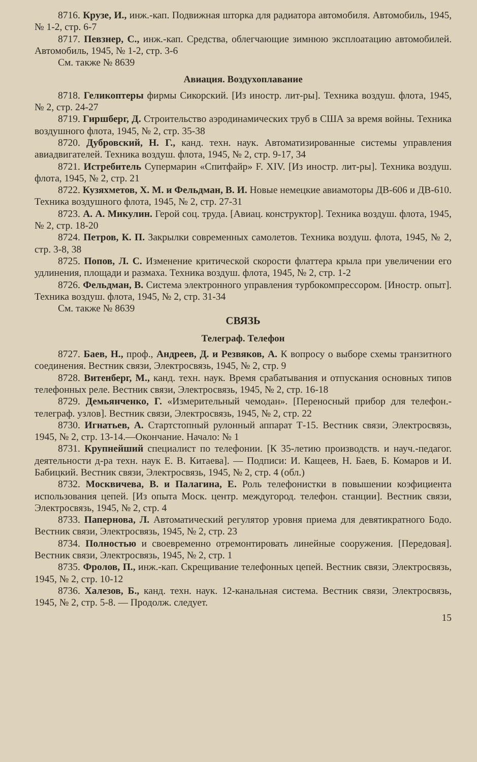8716. Крузе, И., инж.-кап. Подвижная шторка для радиатора автомобиля. Автомобиль, 1945, № 1-2, стр. 6-7
8717. Певзнер, С., инж.-кап. Средства, облегчающие зимнюю эксплоатацию автомобилей. Автомобиль, 1945, № 1-2, стр. 3-6
См. также № 8639
Авиация. Воздухоплавание
8718. Геликоптеры фирмы Сикорский. [Из иностр. лит-ры]. Техника воздуш. флота, 1945, № 2, стр. 24-27
8719. Гиршберг, Д. Строительство аэродинамических труб в США за время войны. Техника воздушного флота, 1945, № 2, стр. 35-38
8720. Дубровский, Н. Г., канд. техн. наук. Автоматизированные системы управления авиадвигателей. Техника воздуш. флота, 1945, № 2, стр. 9-17, 34
8721. Истребитель Супермарин «Спитфайр» F. XIV. [Из иностр. лит-ры]. Техника воздуш. флота, 1945, № 2, стр. 21
8722. Кузяхметов, Х. М. и Фельдман, В. И. Новые немецкие авиамоторы ДВ-606 и ДВ-610. Техника воздушного флота, 1945, № 2, стр. 27-31
8723. А. А. Микулин. Герой соц. труда. [Авиац. конструктор]. Техника воздуш. флота, 1945, № 2, стр. 18-20
8724. Петров, К. П. Закрылки современных самолетов. Техника воздуш. флота, 1945, № 2, стр. 3-8, 38
8725. Попов, Л. С. Изменение критической скорости флаттера крыла при увеличении его удлинения, площади и размаха. Техника воздуш. флота, 1945, № 2, стр. 1-2
8726. Фельдман, В. Система электронного управления турбокомпрессором. [Иностр. опыт]. Техника воздуш. флота, 1945, № 2, стр. 31-34
См. также № 8639
СВЯЗЬ
Телеграф. Телефон
8727. Баев, Н., проф., Андреев, Д. и Резвяков, А. К вопросу о выборе схемы транзитного соединения. Вестник связи, Электросвязь, 1945, № 2, стр. 9
8728. Витенберг, М., канд. техн. наук. Время срабатывания и отпускания основных типов телефонных реле. Вестник связи, Электросвязь, 1945, № 2, стр. 16-18
8729. Демьянченко, Г. «Измерительный чемодан». [Переносный прибор для телефон.-телеграф. узлов]. Вестник связи, Электросвязь, 1945, № 2, стр. 22
8730. Игнатьев, А. Стартстопный рулонный аппарат Т-15. Вестник связи, Электросвязь, 1945, № 2, стр. 13-14.—Окончание. Начало: № 1
8731. Крупнейший специалист по телефонии. [К 35-летию производств. и науч.-педагог. деятельности д-ра техн. наук Е. В. Китаева]. — Подписи: И. Кащеев, Н. Баев, Б. Комаров и И. Бабицкий. Вестник связи, Электросвязь, 1945, № 2, стр. 4 (обл.)
8732. Москвичева, В. и Палагина, Е. Роль телефонистки в повышении коэфициента использования цепей. [Из опыта Моск. центр. междугород. телефон. станции]. Вестник связи, Электросвязь, 1945, № 2, стр. 4
8733. Папернова, Л. Автоматический регулятор уровня приема для девятикратного Бодо. Вестник связи, Электросвязь, 1945, № 2, стр. 23
8734. Полностью и своевременно отремонтировать линейные сооружения. [Передовая]. Вестник связи, Электросвязь, 1945, № 2, стр. 1
8735. Фролов, П., инж.-кап. Скрещивание телефонных цепей. Вестник связи, Электросвязь, 1945, № 2, стр. 10-12
8736. Халезов, Б., канд. техн. наук. 12-канальная система. Вестник связи, Электросвязь, 1945, № 2, стр. 5-8. — Продолж. следует.
15